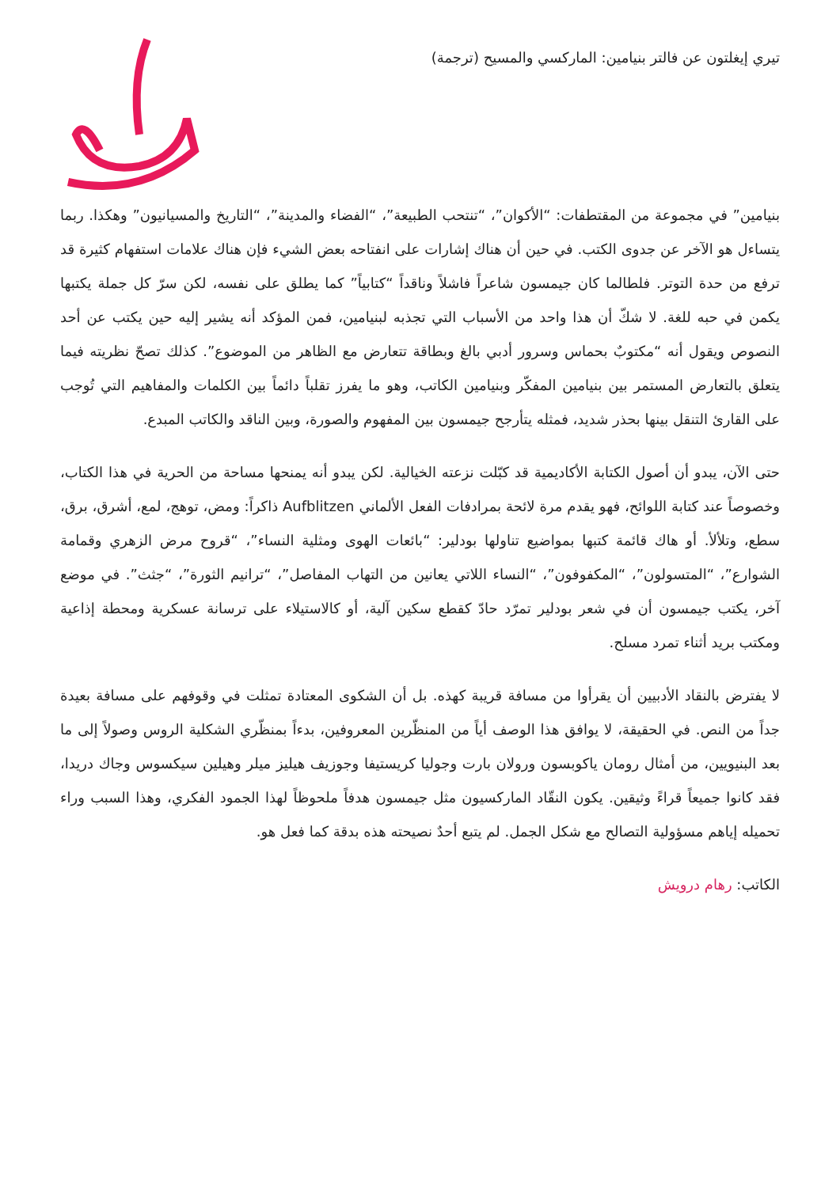تيري إيغلتون عن فالتر بنيامين: الماركسي والمسيح (ترجمة)
بنيامين” في مجموعة من المقتطفات: “الأكوان”، “تنتحب الطبيعة”، “الفضاء والمدينة”، “التاريخ والمسيانيون” وهكذا. ربما يتساءل هو الآخر عن جدوى الكتب. في حين أن هناك إشارات على انفتاحه بعض الشيء فإن هناك علامات استفهام كثيرة قد ترفع من حدة التوتر. فلطالما كان جيمسون شاعراً فاشلاً وناقداً “كتابياً” كما يطلق على نفسه، لكن سرّ كل جملة يكتبها يكمن في حبه للغة. لا شكّ أن هذا واحد من الأسباب التي تجذبه لبنيامين، فمن المؤكد أنه يشير إليه حين يكتب عن أحد النصوص ويقول أنه “مكتوبٌ بحماس وسرور أدبي بالغ وبطاقة تتعارض مع الظاهر من الموضوع”. كذلك تصحّ نظريته فيما يتعلق بالتعارض المستمر بين بنيامين المفكّر وبنيامين الكاتب، وهو ما يفرز تقلباً دائماً بين الكلمات والمفاهيم التي تُوجب على القارئ التنقل بينها بحذر شديد، فمثله يتأرجح جيمسون بين المفهوم والصورة، وبين الناقد والكاتب المبدع.
حتى الآن، يبدو أن أصول الكتابة الأكاديمية قد كبّلت نزعته الخيالية. لكن يبدو أنه يمنحها مساحة من الحرية في هذا الكتاب، وخصوصاً عند كتابة اللوائح، فهو يقدم مرة لائحة بمرادفات الفعل الألماني Aufblitzen ذاكراً: ومض، توهج، لمع، أشرق، برق، سطع، وتلألأ. أو هاك قائمة كتبها بمواضيع تناولها بودلير: “بائعات الهوى ومثلية النساء”، “قروح مرض الزهري وقمامة الشوارع”، “المتسولون”، “المكفوفون”، “النساء اللاتي يعانين من التهاب المفاصل”، “ترانيم الثورة”، “جثث”. في موضع آخر، يكتب جيمسون أن في شعر بودلير تمرّد حادّ كقطع سكين آلية، أو كالاستيلاء على ترسانة عسكرية ومحطة إذاعية ومكتب بريد أثناء تمرد مسلح.
لا يفترض بالنقاد الأدبيين أن يقرأوا من مسافة قريبة كهذه. بل أن الشكوى المعتادة تمثلت في وقوفهم على مسافة بعيدة جداً من النص. في الحقيقة، لا يوافق هذا الوصف أياً من المنظّرين المعروفين، بدءاً بمنظّري الشكلية الروس وصولاً إلى ما بعد البنيويين، من أمثال رومان ياكوبسون ورولان بارت وجوليا كريستيفا وجوزيف هيليز ميلر وهيلين سيكسوس وجاك دريدا، فقد كانوا جميعاً قراءً وثيقين. يكون النقّاد الماركسيون مثل جيمسون هدفاً ملحوظاً لهذا الجمود الفكري، وهذا السبب وراء تحميله إياهم مسؤولية التصالح مع شكل الجمل. لم يتبع أحدٌ نصيحته هذه بدقة كما فعل هو.
الكاتب: رهام درويش